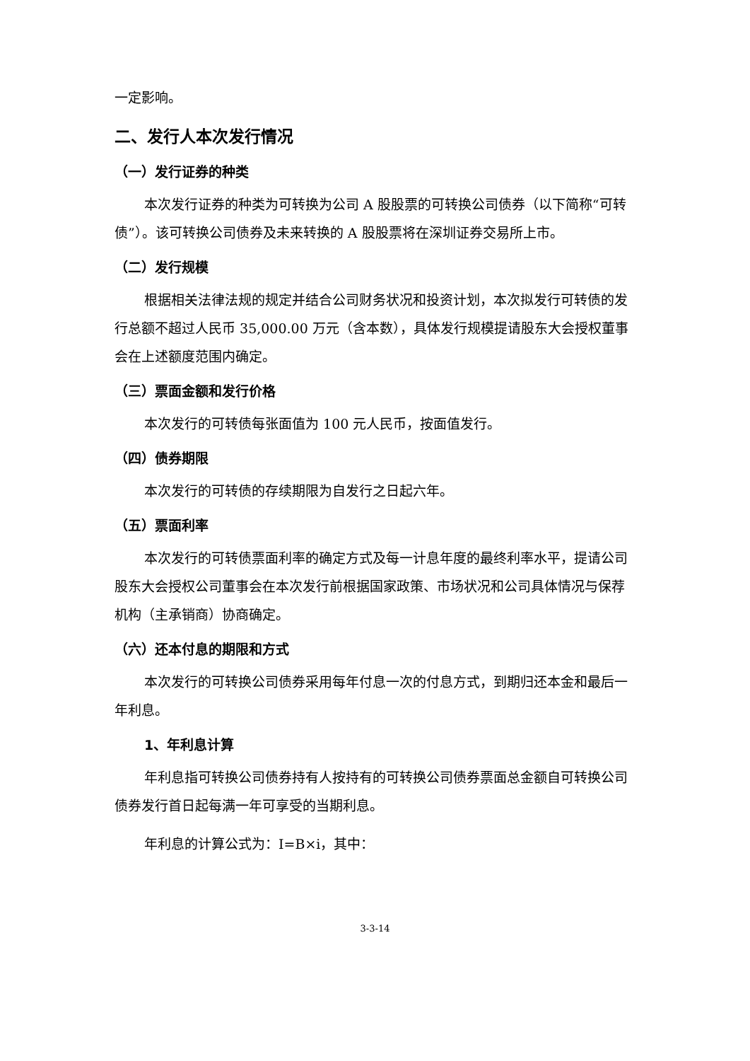一定影响。
二、发行人本次发行情况
（一）发行证券的种类
本次发行证券的种类为可转换为公司 A 股股票的可转换公司债券（以下简称“可转债”）。该可转换公司债券及未来转换的 A 股股票将在深圳证券交易所上市。
（二）发行规模
根据相关法律法规的规定并结合公司财务状况和投资计划，本次拟发行可转债的发行总额不超过人民币 35,000.00 万元（含本数），具体发行规模提请股东大会授权董事会在上述额度范围内确定。
（三）票面金额和发行价格
本次发行的可转债每张面值为 100 元人民币，按面值发行。
（四）债券期限
本次发行的可转债的存续期限为自发行之日起六年。
（五）票面利率
本次发行的可转债票面利率的确定方式及每一计息年度的最终利率水平，提请公司股东大会授权公司董事会在本次发行前根据国家政策、市场状况和公司具体情况与保荐机构（主承销商）协商确定。
（六）还本付息的期限和方式
本次发行的可转换公司债券采用每年付息一次的付息方式，到期归还本金和最后一年利息。
1、年利息计算
年利息指可转换公司债券持有人按持有的可转换公司债券票面总金额自可转换公司债券发行首日起每满一年可享受的当期利息。
年利息的计算公式为：I=B×i，其中：
3-3-14